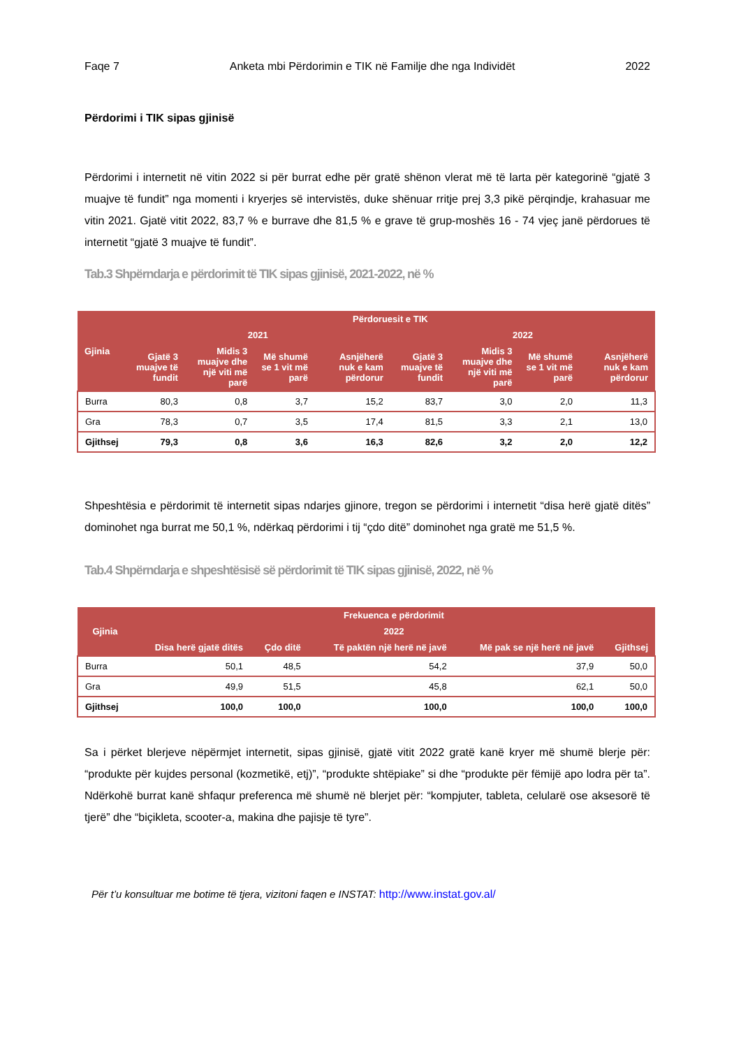Faqe 7 Anketa mbi Përdorimin e TIK në Familje dhe nga Individët 2022
Përdorimi i TIK sipas gjinisë
Përdorimi i internetit në vitin 2022 si për burrat edhe për gratë shënon vlerat më të larta për kategorinë “gjatë 3 muajve të fundit” nga momenti i kryerjes së intervistës, duke shënuar rritje prej 3,3 pikë përqindje, krahasuar me vitin 2021. Gjatë vitit 2022, 83,7 % e burrave dhe 81,5 % e grave të grup-moshës 16 - 74 vjeç janë përdorues të internetit “gjatë 3 muajve të fundit”.
Tab.3 Shpërndarja e përdorimit të TIK sipas gjinisë, 2021-2022, në %
| Gjinia | Përdoruesit e TIK | | | | | | | |
| --- | --- | --- | --- | --- | --- | --- | --- | --- |
| | 2021 | | | | 2022 | | | |
| | Gjatë 3 muajve të fundit | Midis 3 muajve dhe një viti më parë | Më shumë se 1 vit më parë | Asnjëherë nuk e kam përdorur | Gjatë 3 muajve të fundit | Midis 3 muajve dhe një viti më parë | Më shumë se 1 vit më parë | Asnjëherë nuk e kam përdorur |
| Burra | 80,3 | 0,8 | 3,7 | 15,2 | 83,7 | 3,0 | 2,0 | 11,3 |
| Gra | 78,3 | 0,7 | 3,5 | 17,4 | 81,5 | 3,3 | 2,1 | 13,0 |
| Gjithsej | 79,3 | 0,8 | 3,6 | 16,3 | 82,6 | 3,2 | 2,0 | 12,2 |
Shpeshtësia e përdorimit të internetit sipas ndarjes gjinore, tregon se përdorimi i internetit “disa herë gjatë ditës” dominohet nga burrat me 50,1 %, ndërkaq përdorimi i tij “çdo ditë” dominohet nga gratë me 51,5 %.
Tab.4 Shpërndarja e shpeshtësisë së përdorimit të TIK sipas gjinisë, 2022, në %
| Gjinia | Frekuenca e përdorimit | | | | |
| --- | --- | --- | --- | --- | --- |
| | 2022 | | | | |
| | Disa herë gjatë ditës | Çdo ditë | Të paktën një herë në javë | Më pak se një herë në javë | Gjithsej |
| Burra | 50,1 | 48,5 | 54,2 | 37,9 | 50,0 |
| Gra | 49,9 | 51,5 | 45,8 | 62,1 | 50,0 |
| Gjithsej | 100,0 | 100,0 | 100,0 | 100,0 | 100,0 |
Sa i përket blerjeve nëpërmjet internetit, sipas gjinisë, gjatë vitit 2022 gratë kanë kryer më shumë blerje për: “produkte për kujdes personal (kozmetikë, etj)”, “produkte shtëpiake” si dhe “produkte për fëmijë apo lodra për ta”. Ndërkohë burrat kanë shfaqur preferenca më shumë në blerjet për: “kompjuter, tableta, celularë ose aksesorë të tjerë” dhe “biçikleta, scooter-a, makina dhe pajisje të tyre”.
Për t’u konsultuar me botime të tjera, vizitoni faqen e INSTAT: http://www.instat.gov.al/